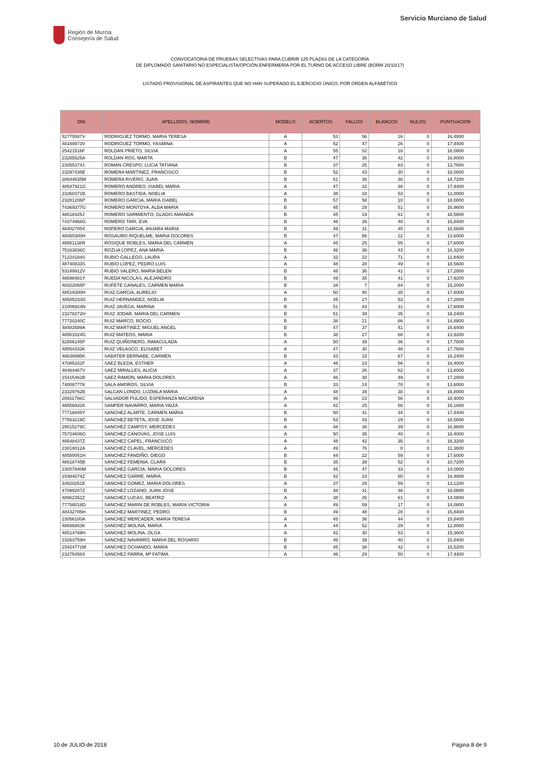Región de Murcia
Consejería de Salud
Servicio Murciano de Salud
CONVOCATORIA DE PRUEBAS SELECTIVAS PARA CUBRIR 125 PLAZAS DE LA CATEGORÍA
DE DIPLOMADO SANITARIO NO ESPECIALISTA/OPCIÓN ENFERMERÍA POR EL TURNO DE ACCESO LIBRE (BORM 20/10/17)
LISTADO PROVISIONAL DE ASPIRANTES QUE NO HAN SUPERADO EL EJERCICIO ÚNICO, POR ORDEN ALFABÉTICO
| DNI | APELLIDOS, NOMBRE | MODELO | ACIERTOS | FALLOS | BLANCOS | NULOS | PUNTUACIÓN |
| --- | --- | --- | --- | --- | --- | --- | --- |
| 52775587V | RODRIGUEZ TORMO, MARIA TERESA | A | 53 | 56 | 16 | 0 | 16,4800 |
| 48349973V | RODRIGUEZ TORMO, YASMINA | A | 52 | 47 | 26 | 0 | 17,4400 |
| 25421516F | ROLDAN PRIETO, SILVIA | A | 55 | 52 | 18 | 0 | 18,0800 |
| 23285525A | ROLDAN ROS, MARTA | B | 47 | 36 | 42 | 0 | 16,8000 |
| 23055374J | ROMAN CRESPO, LUCIA TATIANA | B | 37 | 25 | 63 | 0 | 13,7600 |
| 23297435E | ROMERA MARTINEZ, FRANCISCO | B | 52 | 43 | 30 | 0 | 18,0800 |
| 28844535M | ROMERA RIVERO, JUAN | B | 51 | 36 | 38 | 0 | 18,7200 |
| 48547921G | ROMERO ANDREO, ISABEL MARIA | A | 47 | 32 | 46 | 0 | 17,4400 |
| 23260371B | ROMERO BASTIDA, NOELIA | A | 38 | 34 | 53 | 0 | 12,8000 |
| 23281206P | ROMERO GARCIA, MARIA ISABEL | B | 57 | 58 | 10 | 0 | 18,0800 |
| 74369377G | ROMERO MONTOYA, ALBA MARIA | B | 45 | 29 | 51 | 0 | 16,9600 |
| 48618425J | ROMERO SARMIENTO, GLADIS AMANDA | B | 45 | 19 | 61 | 0 | 18,5600 |
| 74374966G | ROMERO TARI, EVA | B | 46 | 39 | 40 | 0 | 15,8400 |
| 48402705X | ROPERO GARCIA, ANJARA MARIA | B | 49 | 31 | 45 | 0 | 18,5600 |
| 48450300H | ROSAURO RIQUELME, MARIA DOLORES | B | 47 | 56 | 22 | 0 | 13,6000 |
| 48551138R | ROSIQUE ROBLES, MARIA DEL CARMEN | A | 45 | 25 | 55 | 0 | 17,6000 |
| 75163836C | ROZUA LOPEZ, ANA MARIA | B | 46 | 36 | 43 | 0 | 16,3200 |
| 71224184S | RUBIO GALLEGO, LAURA | A | 32 | 22 | 71 | 0 | 11,8400 |
| 48740833S | RUBIO LOPEZ, PEDRO LUIS | A | 48 | 28 | 49 | 0 | 18,5600 |
| 53149912V | RUBIO VALERO, MARIA BELEN | B | 48 | 36 | 41 | 0 | 17,2800 |
| 48698481Y | RUEDA NICOLAS, ALEJANDRO | B | 49 | 35 | 41 | 0 | 17,9200 |
| 48322065P | RUFETE CANALES, CARMEN MARIA | B | 34 | 7 | 84 | 0 | 15,2000 |
| 48519300H | RUIZ GARCIA, AURELIO | A | 50 | 40 | 35 | 0 | 17,6000 |
| 48505233G | RUIZ HERNANDEZ, NOELIA | B | 45 | 27 | 53 | 0 | 17,2800 |
| 21006924N | RUIZ JAVEGA, MARINA | B | 51 | 43 | 31 | 0 | 17,6000 |
| 23278272H | RUIZ JODAR, MARIA DEL CARMEN | B | 51 | 39 | 35 | 0 | 18,2400 |
| 77720240C | RUIZ MARCO, ROCIO | B | 38 | 21 | 66 | 0 | 14,8800 |
| 48483589A | RUIZ MARTINEZ, MIGUEL ANGEL | B | 47 | 37 | 41 | 0 | 16,6400 |
| 48501024G | RUIZ MATEOS, MARIA | B | 38 | 27 | 60 | 0 | 13,9200 |
| 52806145P | RUIZ QUIÑONERO, INMACULADA | A | 50 | 39 | 36 | 0 | 17,7600 |
| 48554332K | RUIZ VELASCO, ELISABET | A | 47 | 30 | 48 | 0 | 17,7600 |
| 48638995K | SABATER BERNABE, CARMEN | B | 43 | 15 | 67 | 0 | 18,2400 |
| 47085331F | SAEZ BLEDA, ESTHER | A | 46 | 23 | 56 | 0 | 18,4000 |
| 48464467V | SAEZ MIRALLES, ALICIA | A | 37 | 26 | 62 | 0 | 13,6000 |
| 15415462B | SAEZ RAMON, MARIA DOLORES | A | 46 | 30 | 49 | 0 | 17,2800 |
| 74008777K | SALA AMOROS, SILVIA | B | 33 | 14 | 78 | 0 | 13,6000 |
| 23329762B | SALCAN LONDO, LUZMILA MARIA | A | 48 | 39 | 38 | 0 | 16,8000 |
| 28911756C | SALVADOR PULIDO, ESPERANZA MACARENA | A | 46 | 23 | 56 | 0 | 18,4000 |
| 48556931K | SAMPER NAVARRO, MARIA YAIZA | A | 42 | 25 | 58 | 0 | 16,1600 |
| 77716845Y | SANCHEZ ALARTE, CARMEN MARIA | B | 50 | 41 | 34 | 0 | 17,4400 |
| 77563219C | SANCHEZ BETETA, JOSE JUAN | B | 53 | 43 | 29 | 0 | 18,5600 |
| 29015279C | SANCHEZ CAMPOY, MERCEDES | A | 48 | 38 | 39 | 0 | 16,9600 |
| 75724606G | SANCHEZ CANOVAS, JOSE LUIS | A | 50 | 35 | 40 | 0 | 18,4000 |
| 48548437Z | SANCHEZ CAPEL, FRANCISCO | A | 48 | 42 | 35 | 0 | 16,3200 |
| 23018012A | SANCHEZ CLAVEL, MERCEDES | A | 49 | 76 | 0 | 0 | 11,3600 |
| 48550051H | SANCHEZ FANDIÑO, DIEGO | B | 44 | 22 | 59 | 0 | 17,6000 |
| 48618745B | SANCHEZ FEMENIA, CLARA | B | 35 | 38 | 52 | 0 | 10,7200 |
| 23007940M | SANCHEZ GARCIA, MARIA DOLORES | B | 45 | 47 | 33 | 0 | 14,0800 |
| 15484074Z | SANCHEZ GARRE, MARIA | B | 42 | 23 | 60 | 0 | 16,4800 |
| 34820251E | SANCHEZ GOMEZ, MARIA DOLORES | A | 37 | 29 | 59 | 0 | 13,1200 |
| 47099207Z | SANCHEZ LOZANO, JUAN JOSE | B | 48 | 31 | 46 | 0 | 18,0800 |
| 48562352Z | SANCHEZ LUCAS, BEATRIZ | A | 38 | 26 | 61 | 0 | 14,0800 |
| 77758018D | SANCHEZ MARIN DE ROBLES, MARIA VICTORIA | A | 49 | 59 | 17 | 0 | 14,0800 |
| 48432705H | SANCHEZ MARTINEZ, PEDRO | B | 49 | 48 | 28 | 0 | 15,8400 |
| 23056100A | SANCHEZ MERCADER, MARIA TERESA | A | 45 | 36 | 44 | 0 | 15,8400 |
| 48696863K | SANCHEZ MOLINA, MARIA | A | 44 | 52 | 29 | 0 | 12,8000 |
| 48514769H | SANCHEZ MOLINA, OLGA | A | 42 | 30 | 53 | 0 | 15,3600 |
| 23263759H | SANCHEZ NAVARRO, MARIA DEL ROSARIO | B | 46 | 39 | 40 | 0 | 15,8400 |
| 15424771M | SANCHEZ OCHANDO, MARIA | B | 45 | 38 | 42 | 0 | 15,5200 |
| 23275458X | SANCHEZ PARRA, Mª FATIMA | A | 46 | 29 | 50 | 0 | 17,4400 |
10 de JULIO de 2018 Página 8 de 9